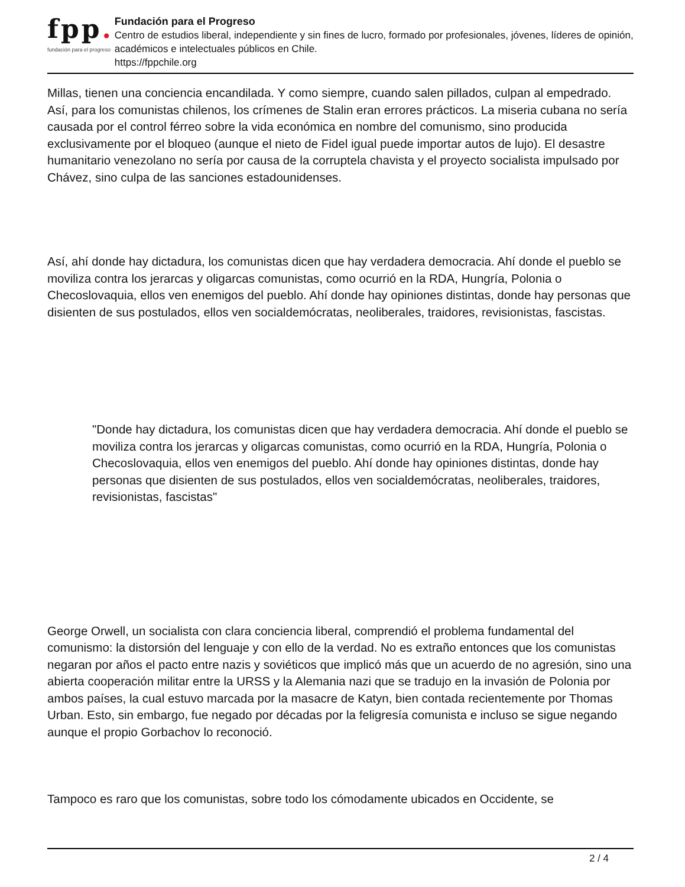fpp.
fundación para el progreso
Fundación para el Progreso
Centro de estudios liberal, independiente y sin fines de lucro, formado por profesionales, jóvenes, líderes de opinión, académicos e intelectuales públicos en Chile.
https://fppchile.org
Millas, tienen una conciencia encandilada. Y como siempre, cuando salen pillados, culpan al empedrado. Así, para los comunistas chilenos, los crímenes de Stalin eran errores prácticos. La miseria cubana no sería causada por el control férreo sobre la vida económica en nombre del comunismo, sino producida exclusivamente por el bloqueo (aunque el nieto de Fidel igual puede importar autos de lujo). El desastre humanitario venezolano no sería por causa de la corruptela chavista y el proyecto socialista impulsado por Chávez, sino culpa de las sanciones estadounidenses.
Así, ahí donde hay dictadura, los comunistas dicen que hay verdadera democracia. Ahí donde el pueblo se moviliza contra los jerarcas y oligarcas comunistas, como ocurrió en la RDA, Hungría, Polonia o Checoslovaquia, ellos ven enemigos del pueblo. Ahí donde hay opiniones distintas, donde hay personas que disienten de sus postulados, ellos ven socialdemócratas, neoliberales, traidores, revisionistas, fascistas.
"Donde hay dictadura, los comunistas dicen que hay verdadera democracia. Ahí donde el pueblo se moviliza contra los jerarcas y oligarcas comunistas, como ocurrió en la RDA, Hungría, Polonia o Checoslovaquia, ellos ven enemigos del pueblo. Ahí donde hay opiniones distintas, donde hay personas que disienten de sus postulados, ellos ven socialdemócratas, neoliberales, traidores, revisionistas, fascistas"
George Orwell, un socialista con clara conciencia liberal, comprendió el problema fundamental del comunismo: la distorsión del lenguaje y con ello de la verdad. No es extraño entonces que los comunistas negaran por años el pacto entre nazis y soviéticos que implicó más que un acuerdo de no agresión, sino una abierta cooperación militar entre la URSS y la Alemania nazi que se tradujo en la invasión de Polonia por ambos países, la cual estuvo marcada por la masacre de Katyn, bien contada recientemente por Thomas Urban. Esto, sin embargo, fue negado por décadas por la feligresía comunista e incluso se sigue negando aunque el propio Gorbachov lo reconoció.
Tampoco es raro que los comunistas, sobre todo los cómodamente ubicados en Occidente, se
2 / 4